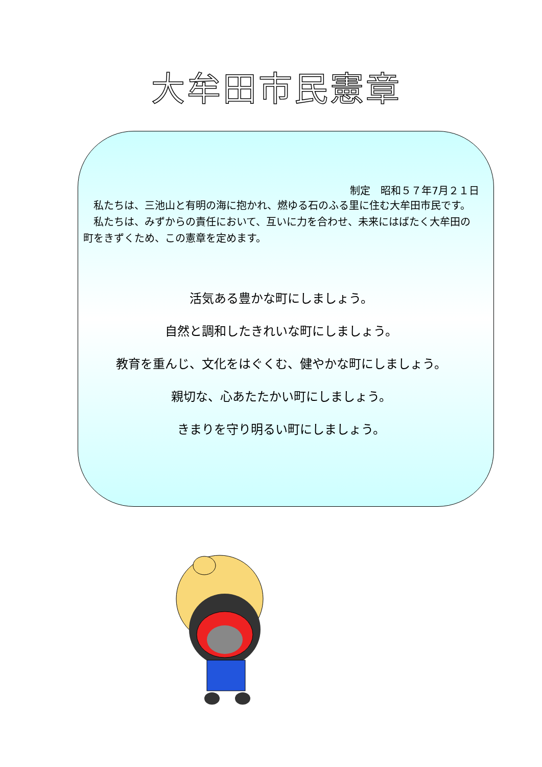大牟田市民憲章
制定　昭和５７年7月２１日
私たちは、三池山と有明の海に抱かれ、燃ゆる石のふる里に住む大牟田市民です。
私たちは、みずからの責任において、互いに力を合わせ、未来にはばたく大牟田の町をきずくため、この憲章を定めます。
活気ある豊かな町にしましょう。
自然と調和したきれいな町にしましょう。
教育を重んじ、文化をはぐくむ、健やかな町にしましょう。
親切な、心あたたかい町にしましょう。
きまりを守り明るい町にしましょう。